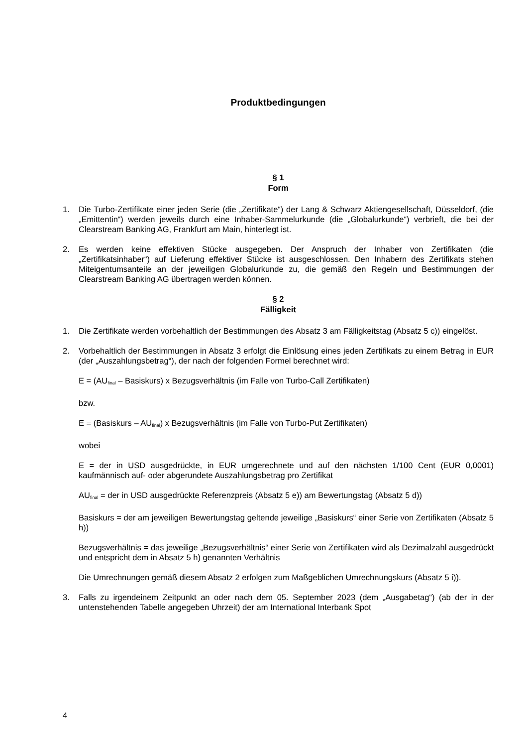Produktbedingungen
§ 1
Form
1. Die Turbo-Zertifikate einer jeden Serie (die „Zertifikate“) der Lang & Schwarz Aktiengesellschaft, Düsseldorf, (die „Emittentin“) werden jeweils durch eine Inhaber-Sammelurkunde (die „Globalurkunde“) verbrieft, die bei der Clearstream Banking AG, Frankfurt am Main, hinterlegt ist.
2. Es werden keine effektiven Stücke ausgegeben. Der Anspruch der Inhaber von Zertifikaten (die „Zertifikatsinhaber“) auf Lieferung effektiver Stücke ist ausgeschlossen. Den Inhabern des Zertifikats stehen Miteigentumsanteile an der jeweiligen Globalurkunde zu, die gemäß den Regeln und Bestimmungen der Clearstream Banking AG übertragen werden können.
§ 2
Fälligkeit
1. Die Zertifikate werden vorbehaltlich der Bestimmungen des Absatz 3 am Fälligkeitstag (Absatz 5 c)) eingelöst.
2. Vorbehaltlich der Bestimmungen in Absatz 3 erfolgt die Einlösung eines jeden Zertifikats zu einem Betrag in EUR (der „Auszahlungsbetrag“), der nach der folgenden Formel berechnet wird:
E = (AU<sub>final</sub> – Basiskurs) x Bezugsverhältnis (im Falle von Turbo-Call Zertifikaten)
bzw.
E = (Basiskurs – AU<sub>final</sub>) x Bezugsverhältnis (im Falle von Turbo-Put Zertifikaten)
wobei
E = der in USD ausgedrückte, in EUR umgerechnete und auf den nächsten 1/100 Cent (EUR 0,0001) kaufmännisch auf- oder abgerundete Auszahlungsbetrag pro Zertifikat
AU<sub>final</sub> = der in USD ausgedrückte Referenzpreis (Absatz 5 e)) am Bewertungstag (Absatz 5 d))
Basiskurs = der am jeweiligen Bewertungstag geltende jeweilige „Basiskurs“ einer Serie von Zertifikaten (Absatz 5 h))
Bezugsverhältnis = das jeweilige „Bezugsverhältnis“ einer Serie von Zertifikaten wird als Dezimalzahl ausgedrückt und entspricht dem in Absatz 5 h) genannten Verhältnis
Die Umrechnungen gemäß diesem Absatz 2 erfolgen zum Maßgeblichen Umrechnungskurs (Absatz 5 i)).
3. Falls zu irgendeinem Zeitpunkt an oder nach dem 05. September 2023 (dem „Ausgabetag“) (ab der in der untenstehenden Tabelle angegeben Uhrzeit) der am International Interbank Spot
4